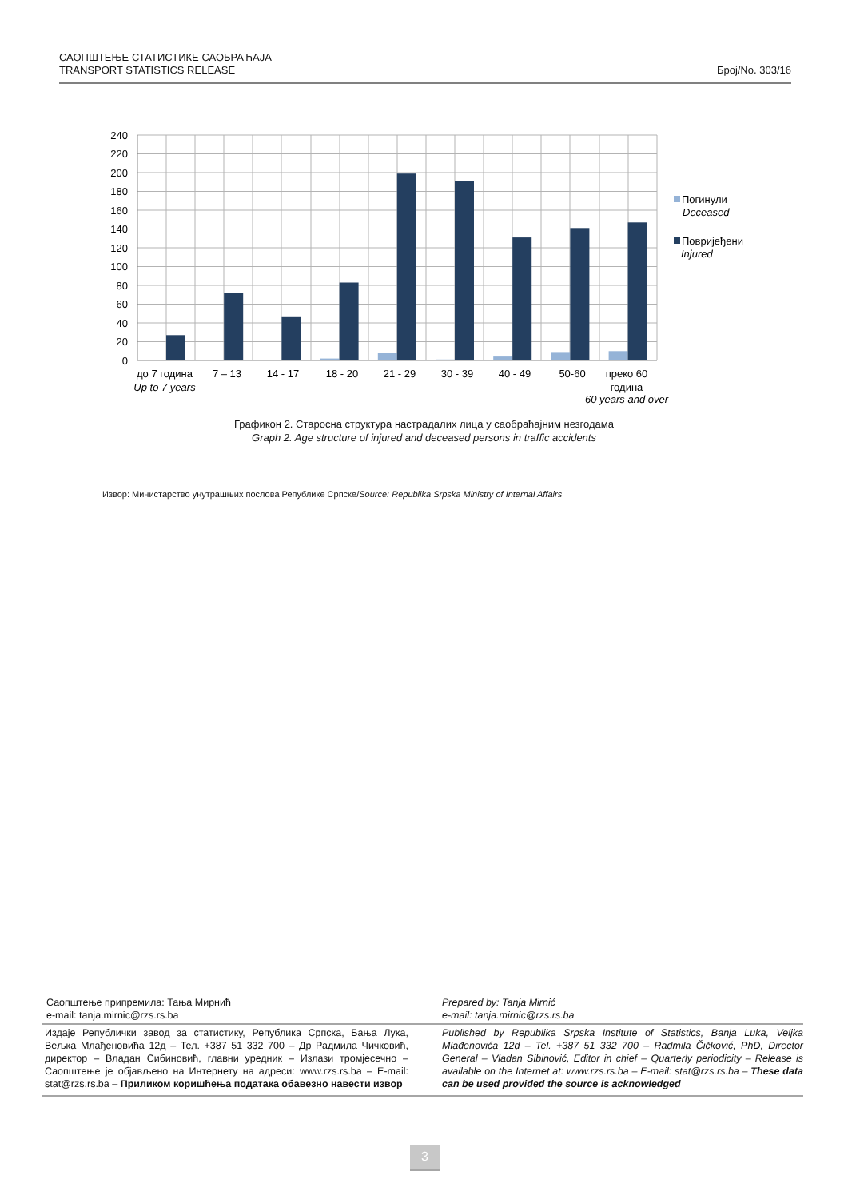САОПШТЕЊЕ СТАТИСТИКЕ САОБРАЋАЈА
TRANSPORT STATISTICS RELEASE
Број/No. 303/16
240
220
200
180
160
140
120
100
80
60
40
20
0
до 7 година
Up to 7 years
7 – 13
14 - 17
18 - 20
21 - 29
30 - 39
40 - 49
50-60
преко 60
година
60 years and over
Погинули
Deceased
Повријеђени
Injured
Графикон 2. Старосна структура настрадалих лица у саобраћајним незгодама
Graph 2. Age structure of injured and deceased persons in traffic accidents
Извор: Министарство унутрашњих послова Републике Српске/Source: Republika Srpska Ministry of Internal Affairs
Саопштење припремила: Тања Мирнић
e-mail: tanja.mirnic@rzs.rs.ba
Prepared by: Tanja Mirnić
e-mail: tanja.mirnic@rzs.rs.ba
Издаје Републички завод за статистику, Република Српска, Бања Лука, Вељка Млађеновића 12д – Тел. +387 51 332 700 – Др Радмила Чичковић, директор – Владан Сибиновић, главни уредник – Излази тромјесечно – Саопштење је објављено на Интернету на адреси: www.rzs.rs.ba – E-mail: stat@rzs.rs.ba – Приликом коришћења података обавезно навести извор
Published by Republika Srpska Institute of Statistics, Banja Luka, Veljka Mlađenovića 12d – Tel. +387 51 332 700 – Radmila Čičković, PhD, Director General – Vladan Sibinović, Editor in chief – Quarterly periodicity – Release is available on the Internet at: www.rzs.rs.ba – E-mail: stat@rzs.rs.ba – These data can be used provided the source is acknowledged
3